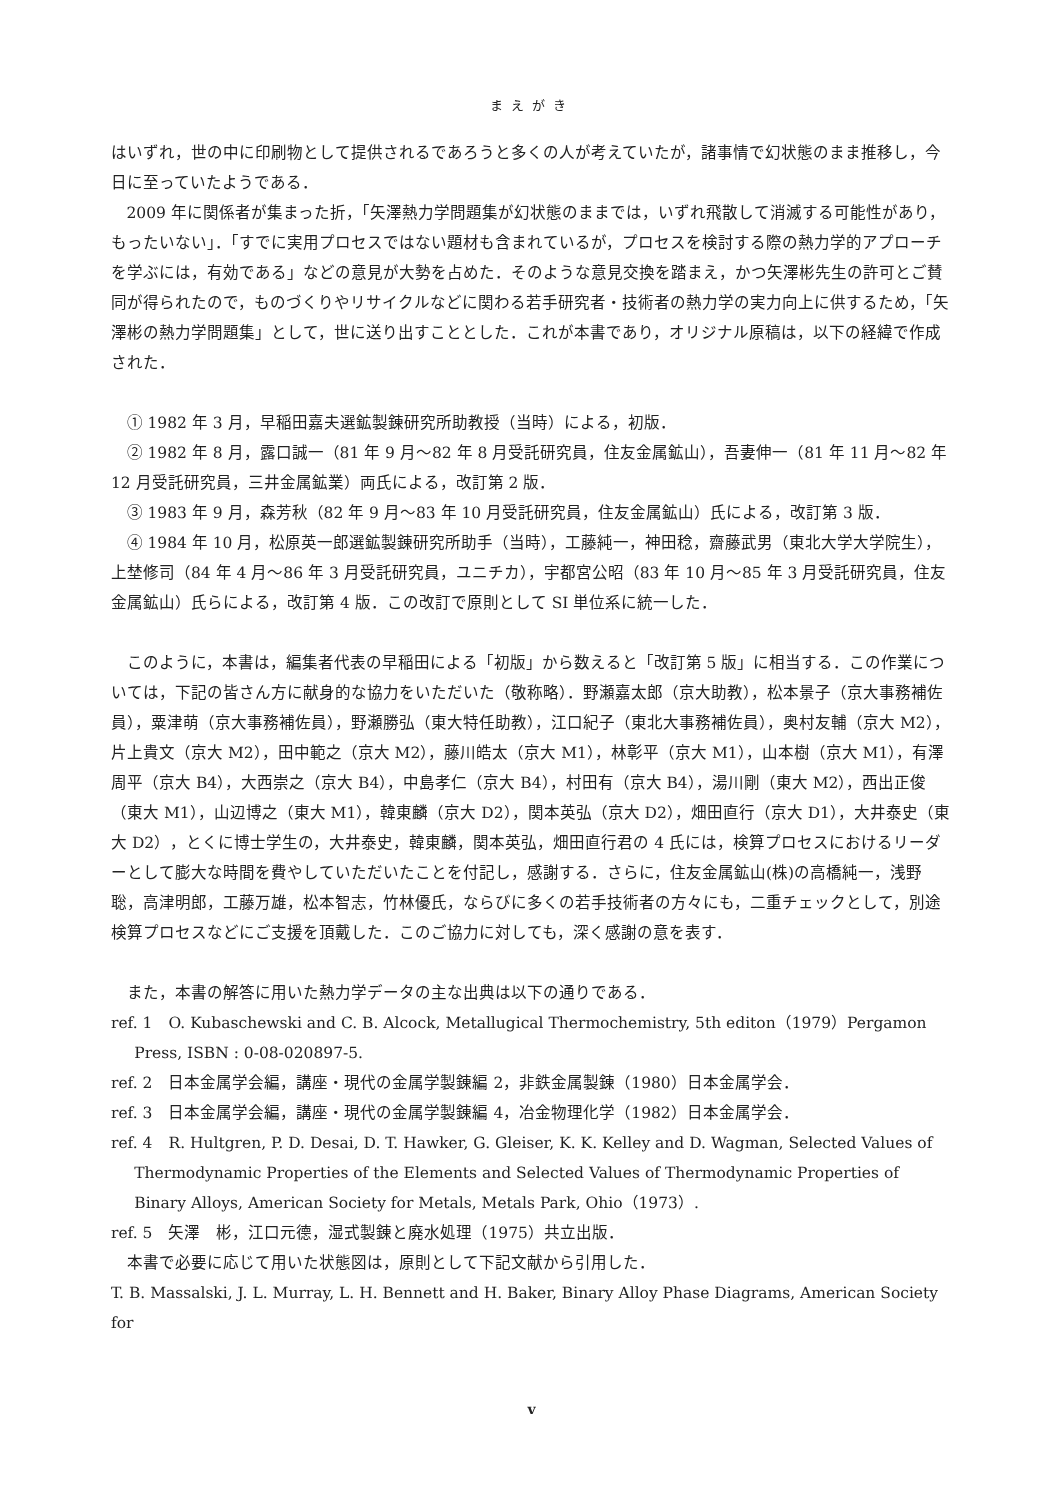まえがき
はいずれ，世の中に印刷物として提供されるであろうと多くの人が考えていたが，諸事情で幻状態のまま推移し，今日に至っていたようである．
2009 年に関係者が集まった折，「矢澤熱力学問題集が幻状態のままでは，いずれ飛散して消滅する可能性があり，もったいない」．「すでに実用プロセスではない題材も含まれているが，プロセスを検討する際の熱力学的アプローチを学ぶには，有効である」などの意見が大勢を占めた．そのような意見交換を踏まえ，かつ矢澤彬先生の許可とご賛同が得られたので，ものづくりやリサイクルなどに関わる若手研究者・技術者の熱力学の実力向上に供するため，「矢澤彬の熱力学問題集」として，世に送り出すこととした．これが本書であり，オリジナル原稿は，以下の経緯で作成された．
① 1982 年 3 月，早稲田嘉夫選鉱製錬研究所助教授（当時）による，初版．
② 1982 年 8 月，露口誠一（81 年 9 月～82 年 8 月受託研究員，住友金属鉱山），吾妻伸一（81 年 11 月～82 年 12 月受託研究員，三井金属鉱業）両氏による，改訂第 2 版．
③ 1983 年 9 月，森芳秋（82 年 9 月～83 年 10 月受託研究員，住友金属鉱山）氏による，改訂第 3 版．
④ 1984 年 10 月，松原英一郎選鉱製錬研究所助手（当時），工藤純一，神田稔，齋藤武男（東北大学大学院生），上埜修司（84 年 4 月～86 年 3 月受託研究員，ユニチカ），宇都宮公昭（83 年 10 月～85 年 3 月受託研究員，住友金属鉱山）氏らによる，改訂第 4 版．この改訂で原則として SI 単位系に統一した．
このように，本書は，編集者代表の早稲田による「初版」から数えると「改訂第 5 版」に相当する．この作業については，下記の皆さん方に献身的な協力をいただいた（敬称略）．野瀬嘉太郎（京大助教），松本景子（京大事務補佐員），粟津萌（京大事務補佐員），野瀬勝弘（東大特任助教），江口紀子（東北大事務補佐員），奥村友輔（京大 M2），片上貴文（京大 M2），田中範之（京大 M2），藤川皓太（京大 M1），林彰平（京大 M1），山本樹（京大 M1），有澤周平（京大 B4），大西崇之（京大 B4），中島孝仁（京大 B4），村田有（京大 B4），湯川剛（東大 M2），西出正俊（東大 M1），山辺博之（東大 M1），韓東麟（京大 D2），関本英弘（京大 D2），畑田直行（京大 D1），大井泰史（東大 D2），とくに博士学生の，大井泰史，韓東麟，関本英弘，畑田直行君の 4 氏には，検算プロセスにおけるリーダーとして膨大な時間を費やしていただいたことを付記し，感謝する．さらに，住友金属鉱山(株)の高橋純一，浅野聡，高津明郎，工藤万雄，松本智志，竹林優氏，ならびに多くの若手技術者の方々にも，二重チェックとして，別途検算プロセスなどにご支援を頂戴した．このご協力に対しても，深く感謝の意を表す．
また，本書の解答に用いた熱力学データの主な出典は以下の通りである．
ref. 1　O. Kubaschewski and C. B. Alcock, Metallugical Thermochemistry, 5th editon（1979）Pergamon Press, ISBN : 0-08-020897-5.
ref. 2　日本金属学会編，講座・現代の金属学製錬編 2，非鉄金属製錬（1980）日本金属学会．
ref. 3　日本金属学会編，講座・現代の金属学製錬編 4，冶金物理化学（1982）日本金属学会．
ref. 4　R. Hultgren, P. D. Desai, D. T. Hawker, G. Gleiser, K. K. Kelley and D. Wagman, Selected Values of Thermodynamic Properties of the Elements and Selected Values of Thermodynamic Properties of Binary Alloys, American Society for Metals, Metals Park, Ohio（1973）.
ref. 5　矢澤　彬，江口元德，湿式製錬と廃水処理（1975）共立出版．
本書で必要に応じて用いた状態図は，原則として下記文献から引用した．
T. B. Massalski, J. L. Murray, L. H. Bennett and H. Baker, Binary Alloy Phase Diagrams, American Society for
v